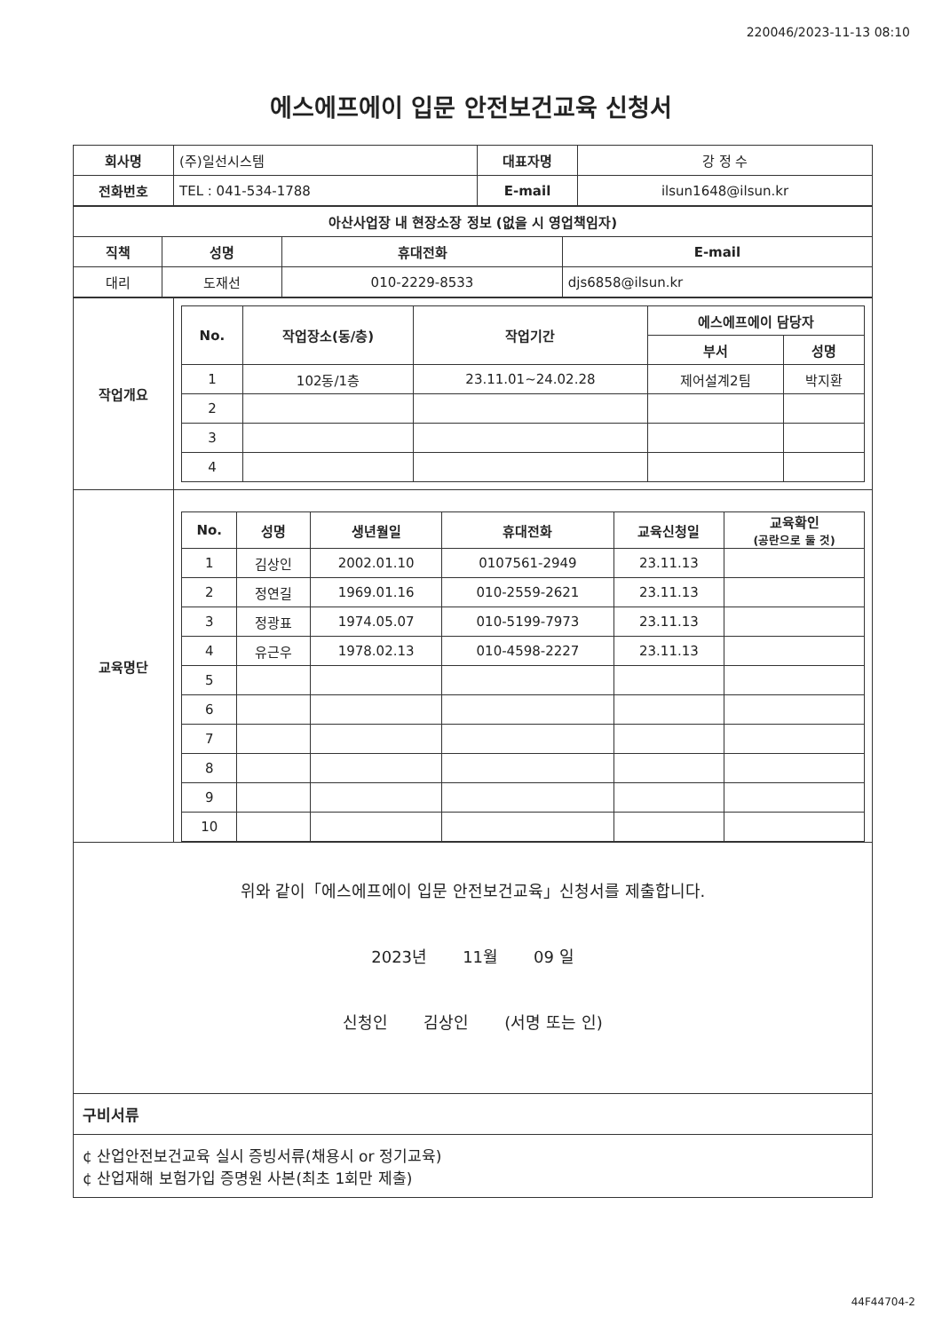220046/2023-11-13 08:10
에스에프에이 입문 안전보건교육 신청서
| 회사명 | (주)일선시스템 | 대표자명 | 강 정 수 |
| 전화번호 | TEL : 041-534-1788 | E-mail | ilsun1648@ilsun.kr |
| 아산사업장 내 현장소장 정보 (없을 시 영업책임자) | | | |
| --- | --- | --- | --- |
| 직책 | 성명 | 휴대전화 | E-mail |
| 대리 | 도재선 | 010-2229-8533 | djs6858@ilsun.kr |
| 작업개요 | / No. / 작업장소(동/층) / 작업기간 / 에스에프에이 담당자 / / / --- / --- / --- / --- / --- / / / / / 부서 / 성명 / / 1 / 102동/1층 / 23.11.01~24.02.28 / 제어설계2팀 / 박지환 / / 2 / / / / / / 3 / / / / / / 4 / / / / / |
| 교육명단 | / No. / 성명 / 생년월일 / 휴대전화 / 교육신청일 / 교육확인 (공란으로 둘 것) / / --- / --- / --- / --- / --- / --- / / 1 / 김상인 / 2002.01.10 / 0107561-2949 / 23.11.13 / / / 2 / 정연길 / 1969.01.16 / 010-2559-2621 / 23.11.13 / / / 3 / 정광표 / 1974.05.07 / 010-5199-7973 / 23.11.13 / / / 4 / 유근우 / 1978.02.13 / 010-4598-2227 / 23.11.13 / / / 5 / / / / / / / 6 / / / / / / / 7 / / / / / / / 8 / / / / / / / 9 / / / / / / / 10 / / / / / / |
위와 같이「에스에프에이 입문 안전보건교육」신청서를 제출합니다.
2023년 11월 09 일
신청인 김상인 (서명 또는 인)
구비서류
¢ 산업안전보건교육 실시 증빙서류(채용시 or 정기교육)
¢ 산업재해 보험가입 증명원 사본(최초 1회만 제출)
44F44704-2